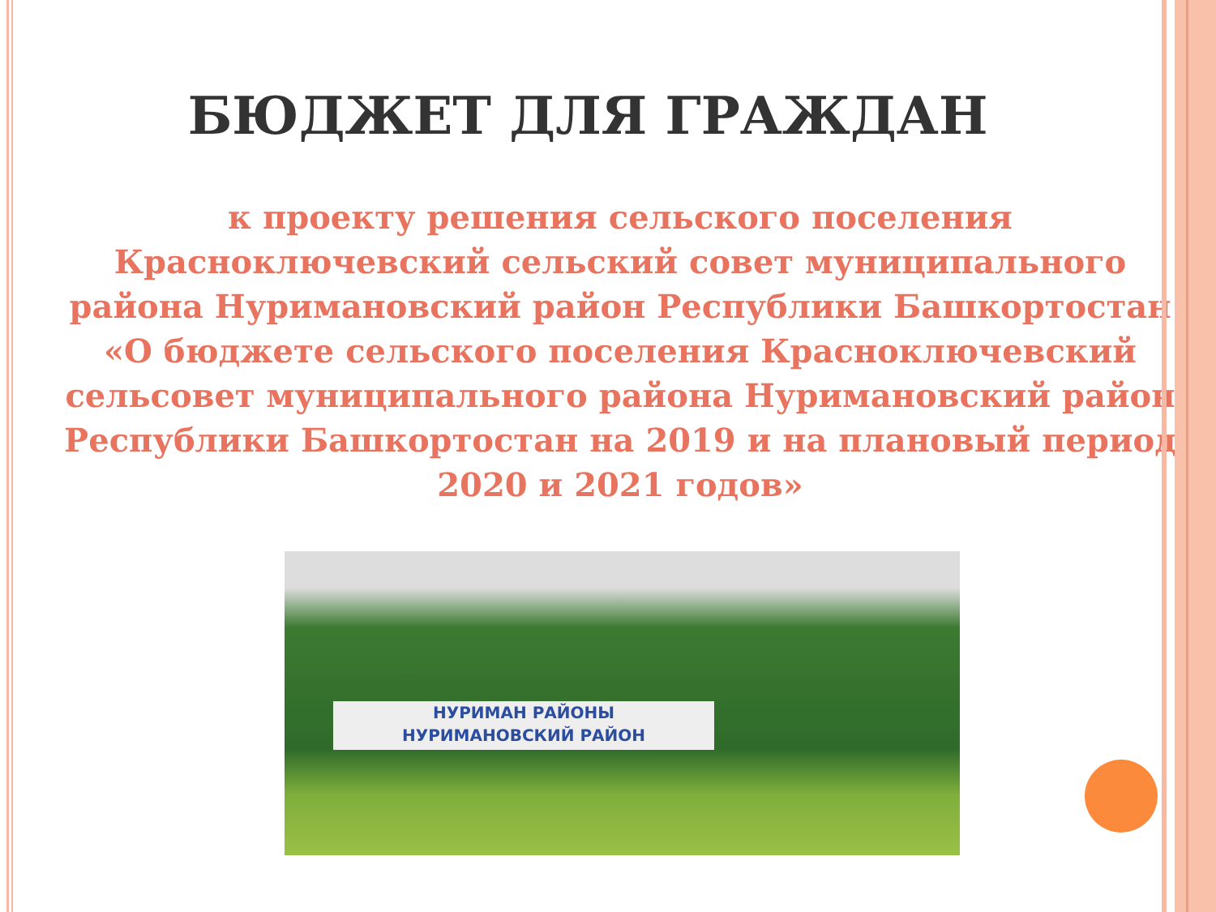БЮДЖЕТ ДЛЯ ГРАЖДАН
к проекту решения сельского поселения Красноключевский сельский совет муниципального района Нуримановский район Республики Башкортостан
«О бюджете сельского поселения Красноключевский сельсовет муниципального района Нуримановский район Республики Башкортостан на 2019 и на плановый период 2020 и 2021 годов»
НУРИМАН РАЙОНЫ
НУРИМАНОВСКИЙ РАЙОН